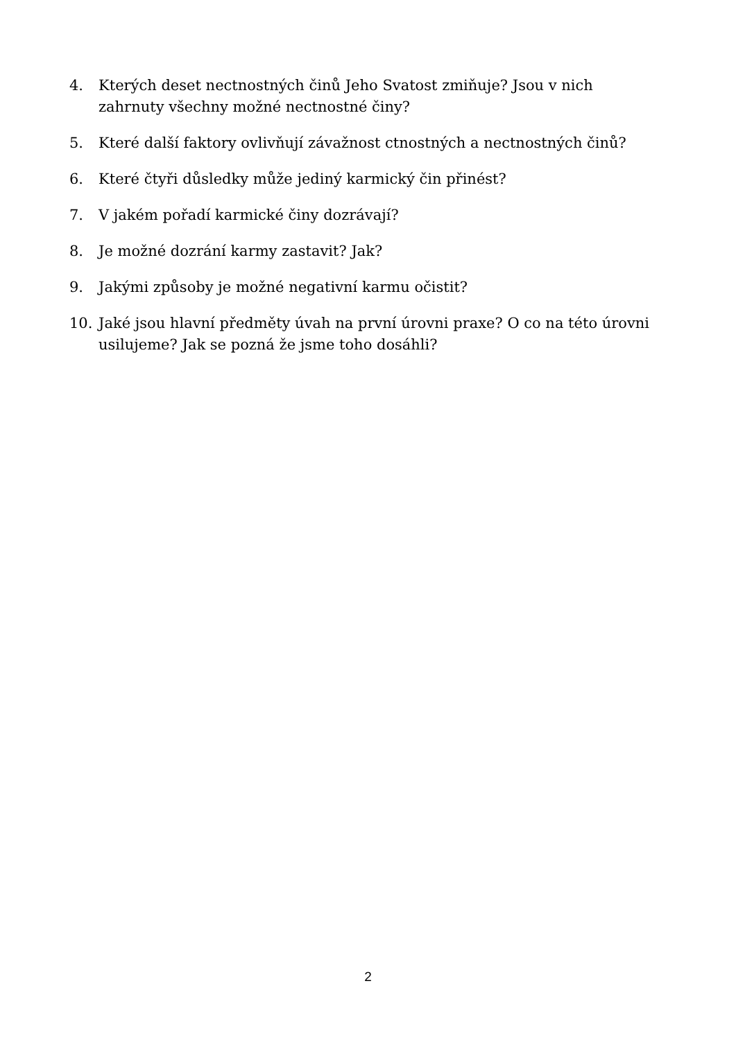4. Kterých deset nectnostných činů Jeho Svatost zmiňuje? Jsou v nich
zahrnuty všechny možné nectnostné činy?
5. Které další faktory ovlivňují závažnost ctnostných a nectnostných činů?
6. Které čtyři důsledky může jediný karmický čin přinést?
7. V jakém pořadí karmické činy dozrávají?
8. Je možné dozrání karmy zastavit? Jak?
9. Jakými způsoby je možné negativní karmu očistit?
10. Jaké jsou hlavní předměty úvah na první úrovni praxe? O co na této úrovni usilujeme? Jak se pozná že jsme toho dosáhli?
2